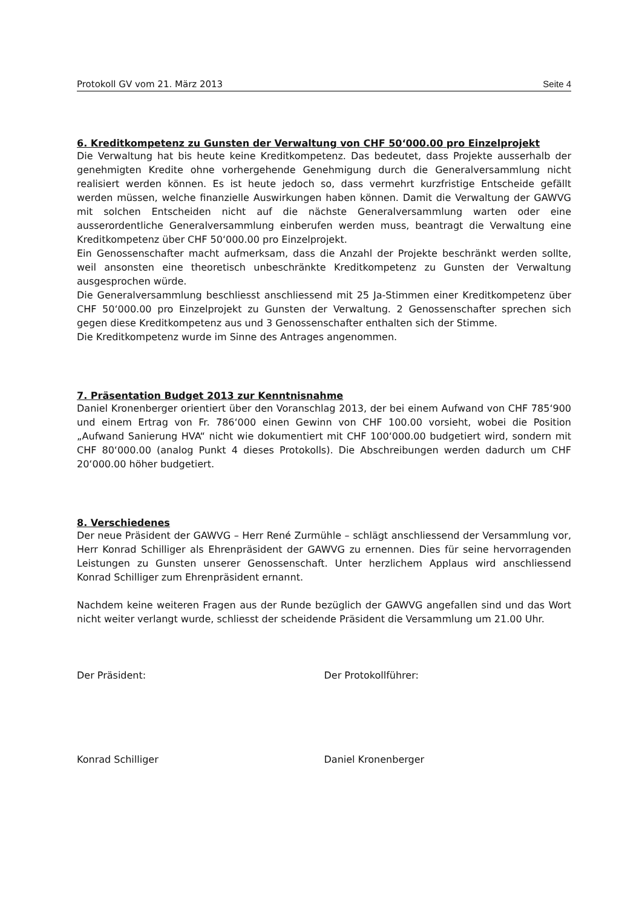Protokoll GV vom 21. März 2013 Seite 4
6. Kreditkompetenz zu Gunsten der Verwaltung von CHF 50‘000.00 pro Einzelprojekt
Die Verwaltung hat bis heute keine Kreditkompetenz. Das bedeutet, dass Projekte ausserhalb der genehmigten Kredite ohne vorhergehende Genehmigung durch die Generalversammlung nicht realisiert werden können. Es ist heute jedoch so, dass vermehrt kurzfristige Entscheide gefällt werden müssen, welche finanzielle Auswirkungen haben können. Damit die Verwaltung der GAWVG mit solchen Entscheiden nicht auf die nächste Generalversammlung warten oder eine ausserordentliche Generalversammlung einberufen werden muss, beantragt die Verwaltung eine Kreditkompetenz über CHF 50‘000.00 pro Einzelprojekt.
Ein Genossenschafter macht aufmerksam, dass die Anzahl der Projekte beschränkt werden sollte, weil ansonsten eine theoretisch unbeschränkte Kreditkompetenz zu Gunsten der Verwaltung ausgesprochen würde.
Die Generalversammlung beschliesst anschliessend mit 25 Ja-Stimmen einer Kreditkompetenz über CHF 50‘000.00 pro Einzelprojekt zu Gunsten der Verwaltung. 2 Genossenschafter sprechen sich gegen diese Kreditkompetenz aus und 3 Genossenschafter enthalten sich der Stimme.
Die Kreditkompetenz wurde im Sinne des Antrages angenommen.
7. Präsentation Budget 2013 zur Kenntnisnahme
Daniel Kronenberger orientiert über den Voranschlag 2013, der bei einem Aufwand von CHF 785‘900 und einem Ertrag von Fr. 786‘000 einen Gewinn von CHF 100.00 vorsieht, wobei die Position „Aufwand Sanierung HVA“ nicht wie dokumentiert mit CHF 100‘000.00 budgetiert wird, sondern mit CHF 80‘000.00 (analog Punkt 4 dieses Protokolls). Die Abschreibungen werden dadurch um CHF 20‘000.00 höher budgetiert.
8. Verschiedenes
Der neue Präsident der GAWVG – Herr René Zurmühle – schlägt anschliessend der Versammlung vor, Herr Konrad Schilliger als Ehrenpräsident der GAWVG zu ernennen. Dies für seine hervorragenden Leistungen zu Gunsten unserer Genossenschaft. Unter herzlichem Applaus wird anschliessend Konrad Schilliger zum Ehrenpräsident ernannt.
Nachdem keine weiteren Fragen aus der Runde bezüglich der GAWVG angefallen sind und das Wort nicht weiter verlangt wurde, schliesst der scheidende Präsident die Versammlung um 21.00 Uhr.
Der Präsident: Der Protokollführer:
Konrad Schilliger Daniel Kronenberger